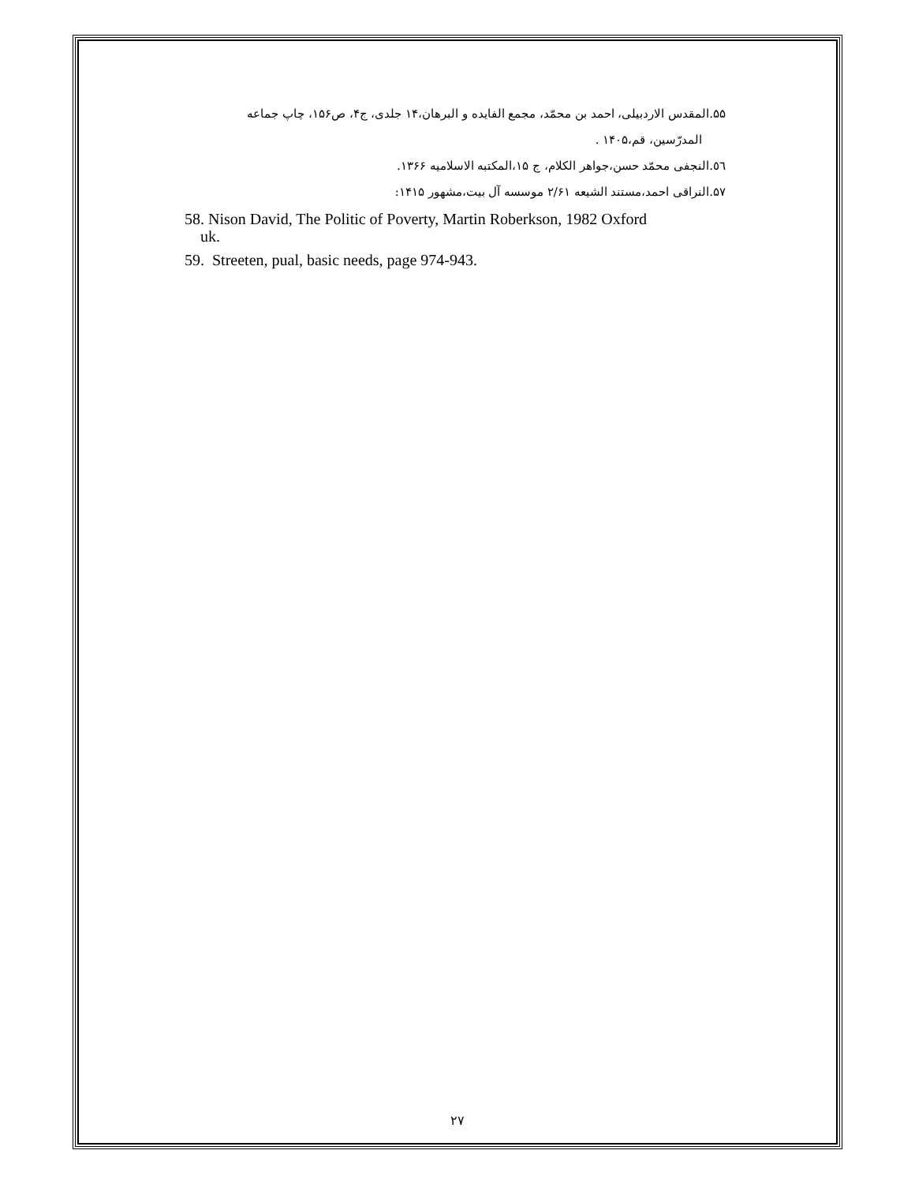۵۵.المقدس الاردبیلی، احمد بن محمّد، مجمع الفایده و البرهان،۱۴ جلدی، ج۴، ص۱۵۶، چاپ جماعه
المدرّسین، قم،۱۴۰۵ .
٥٦.النجفی محمّد حسن،جواهر الکلام، ج ۱۵،المکتبه الاسلامیه ۱۳۶۶.
۵۷.النراقی احمد،مستند الشیعه ۲/۶۱ موسسه آل بیت،مشهور ۱۴۱۵:
58. Nison David, The Politic of Poverty, Martin Roberkson, 1982 Oxford
uk.
59. Streeten, pual, basic needs, page 974-943.
۲۷